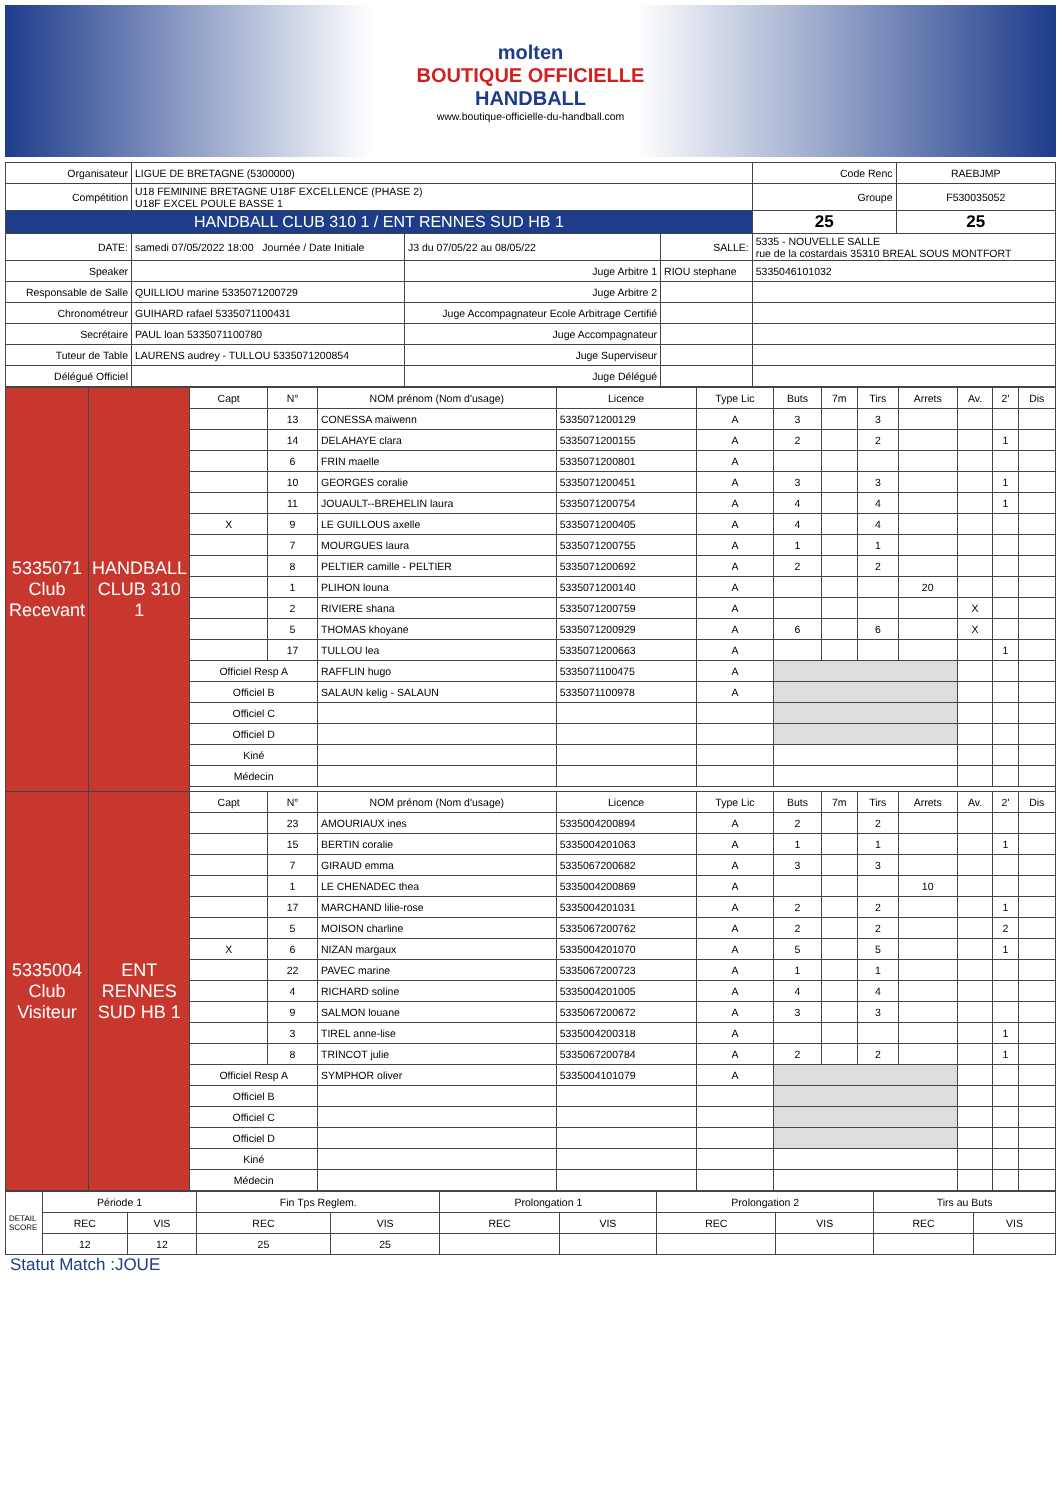molten
BOUTIQUE OFFICIELLE
HANDBALL
www.boutique-officielle-du-handball.com
| Organisateur | LIGUE DE BRETAGNE (5300000) | | | Code Renc | RAEBJMP |
| Compétition | U18 FEMININE BRETAGNE U18F EXCELLENCE (PHASE 2) U18F EXCEL POULE BASSE 1 | | | Groupe | F530035052 |
| HANDBALL CLUB 310 1 / ENT RENNES SUD HB 1 | | | | 25 | 25 |
| DATE: | samedi 07/05/2022 18:00 Journée / Date Initiale | J3 du 07/05/22 au 08/05/22 | SALLE: | 5335 - NOUVELLE SALLE rue de la costardais 35310 BREAL SOUS MONTFORT | |
| Speaker | | Juge Arbitre 1 | RIOU stephane | 5335046101032 | |
| Responsable de Salle | QUILLIOU marine 5335071200729 | Juge Arbitre 2 | | | |
| Chronométreur | GUIHARD rafael 5335071100431 | Juge Accompagnateur Ecole Arbitrage Certifié | | | |
| Secrétaire | PAUL loan 5335071100780 | Juge Accompagnateur | | | |
| Tuteur de Table | LAURENS audrey - TULLOU 5335071200854 | Juge Superviseur | | | |
| Délégué Officiel | | Juge Délégué | | | |
| 5335071 Club Recevant | HANDBALL CLUB 310 1 | Capt | N° | NOM prénom (Nom d'usage) | Licence | Type Lic | Buts | 7m | Tirs | Arrets | Av. | 2' | Dis |
| | | | 13 | CONESSA maiwenn | 5335071200129 | A | 3 | | 3 | | | | |
| | | | 14 | DELAHAYE clara | 5335071200155 | A | 2 | | 2 | | | 1 | |
| | | | 6 | FRIN maelle | 5335071200801 | A | | | | | | | |
| | | | 10 | GEORGES coralie | 5335071200451 | A | 3 | | 3 | | | 1 | |
| | | | 11 | JOUAULT--BREHELIN laura | 5335071200754 | A | 4 | | 4 | | | 1 | |
| | | X | 9 | LE GUILLOUS axelle | 5335071200405 | A | 4 | | 4 | | | | |
| | | | 7 | MOURGUES laura | 5335071200755 | A | 1 | | 1 | | | | |
| | | | 8 | PELTIER camille - PELTIER | 5335071200692 | A | 2 | | 2 | | | | |
| | | | 1 | PLIHON louna | 5335071200140 | A | | | | 20 | | | |
| | | | 2 | RIVIERE shana | 5335071200759 | A | | | | | X | | |
| | | | 5 | THOMAS khoyane | 5335071200929 | A | 6 | | 6 | | X | | |
| | | | 17 | TULLOU lea | 5335071200663 | A | | | | | | 1 | |
| | | Officiel Resp A | | RAFFLIN hugo | 5335071100475 | A | | | | | | | |
| | | Officiel B | | SALAUN kelig - SALAUN | 5335071100978 | A | | | | | | | |
| | | Officiel C | | | | | | | | | | | |
| | | Officiel D | | | | | | | | | | | |
| | | Kiné | | | | | | | | | | | |
| | | Médecin | | | | | | | | | | | |
| 5335004 Club Visiteur | ENT RENNES SUD HB 1 | Capt | N° | NOM prénom (Nom d'usage) | Licence | Type Lic | Buts | 7m | Tirs | Arrets | Av. | 2' | Dis |
| | | | 23 | AMOURIAUX ines | 5335004200894 | A | 2 | | 2 | | | | |
| | | | 15 | BERTIN coralie | 5335004201063 | A | 1 | | 1 | | | 1 | |
| | | | 7 | GIRAUD emma | 5335067200682 | A | 3 | | 3 | | | | |
| | | | 1 | LE CHENADEC thea | 5335004200869 | A | | | | 10 | | | |
| | | | 17 | MARCHAND lilie-rose | 5335004201031 | A | 2 | | 2 | | | 1 | |
| | | | 5 | MOISON charline | 5335067200762 | A | 2 | | 2 | | | 2 | |
| | | X | 6 | NIZAN margaux | 5335004201070 | A | 5 | | 5 | | | 1 | |
| | | | 22 | PAVEC marine | 5335067200723 | A | 1 | | 1 | | | | |
| | | | 4 | RICHARD soline | 5335004201005 | A | 4 | | 4 | | | | |
| | | | 9 | SALMON louane | 5335067200672 | A | 3 | | 3 | | | | |
| | | | 3 | TIREL anne-lise | 5335004200318 | A | | | | | | 1 | |
| | | | 8 | TRINCOT julie | 5335067200784 | A | 2 | | 2 | | | 1 | |
| | | Officiel Resp A | | SYMPHOR oliver | 5335004101079 | A | | | | | | | |
| | | Officiel B | | | | | | | | | | | |
| | | Officiel C | | | | | | | | | | | |
| | | Officiel D | | | | | | | | | | | |
| | | Kiné | | | | | | | | | | | |
| | | Médecin | | | | | | | | | | | |
| DETAIL SCORE | Période 1 | | Fin Tps Reglem. | | Prolongation 1 | | Prolongation 2 | | Tirs au Buts | |
| | REC | VIS | REC | VIS | REC | VIS | REC | VIS | REC | VIS |
| | 12 | 12 | 25 | 25 | | | | | | |
Statut Match :JOUE